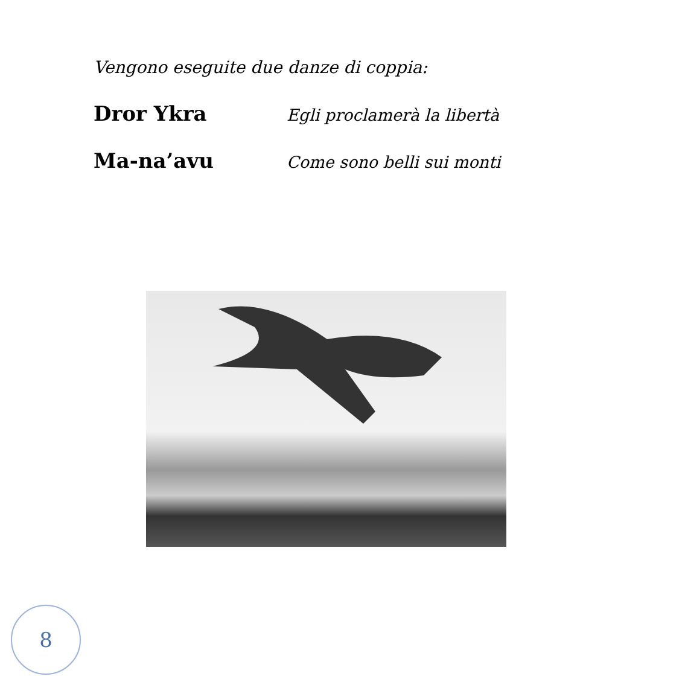Vengono eseguite due danze di coppia:
Dror Ykra Egli proclamerà la libertà
Ma-na’avu Come sono belli sui monti
8